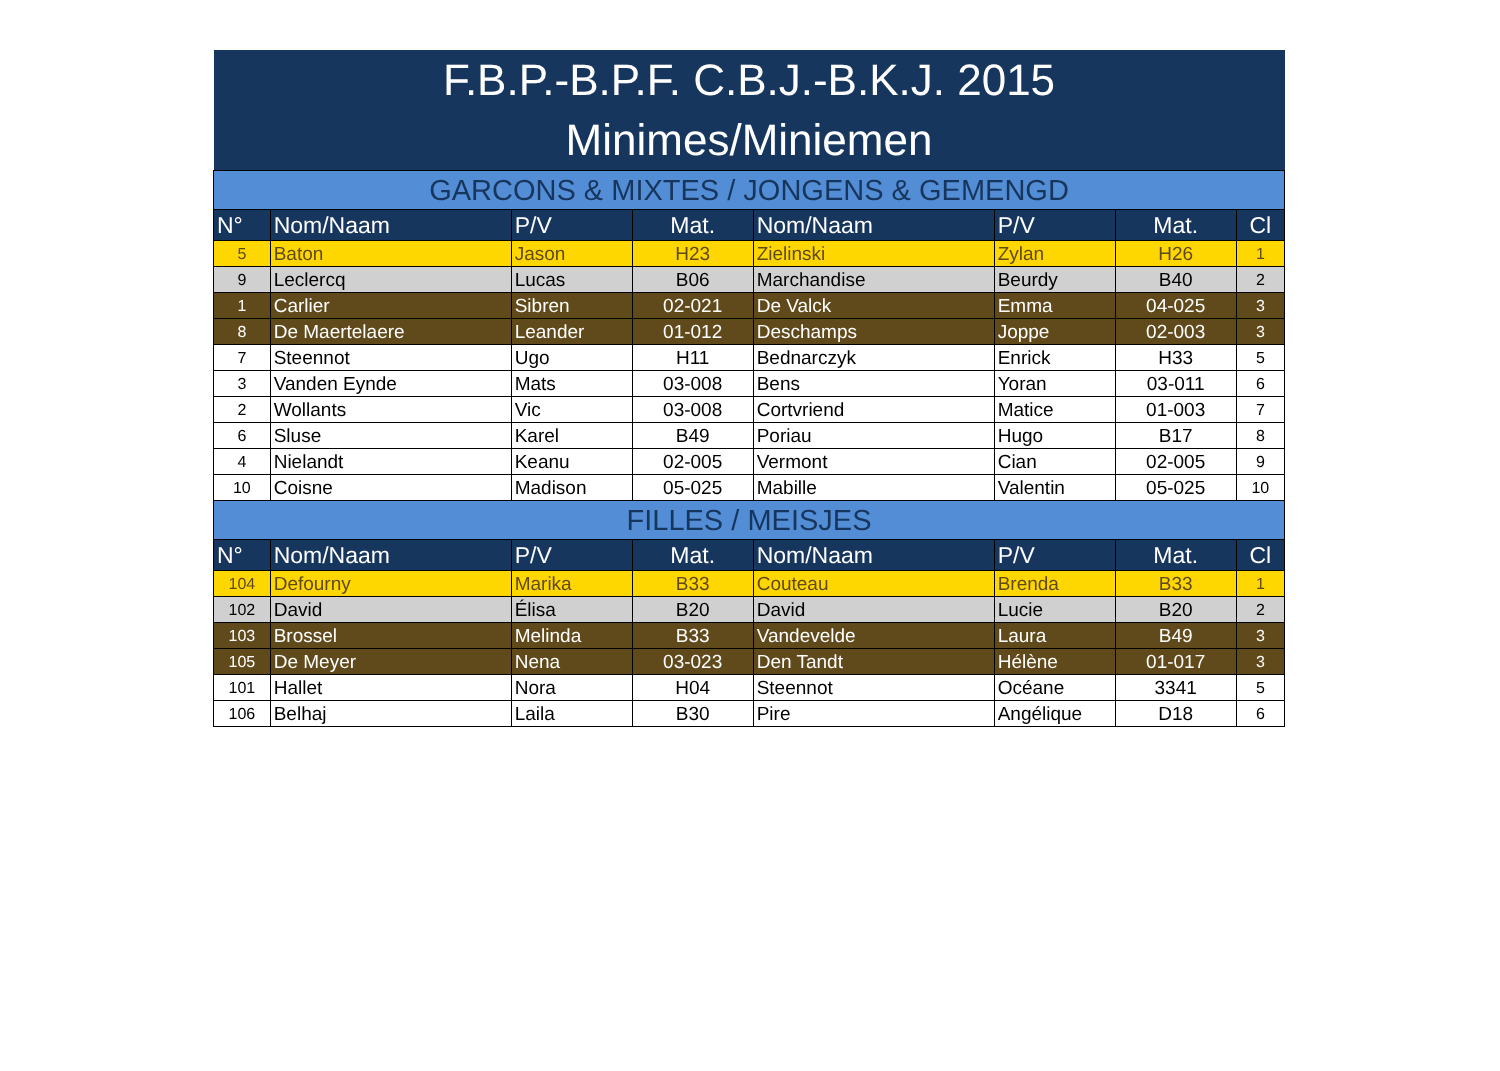| F.B.P.-B.P.F. C.B.J.-B.K.J. 2015 | | | | | | | |
| --- | --- | --- | --- | --- | --- | --- | --- |
| Minimes/Miniemen | | | | | | | |
| GARCONS & MIXTES / JONGENS & GEMENGD | | | | | | | |
| N° | Nom/Naam | P/V | Mat. | Nom/Naam | P/V | Mat. | Cl |
| 5 | Baton | Jason | H23 | Zielinski | Zylan | H26 | 1 |
| 9 | Leclercq | Lucas | B06 | Marchandise | Beurdy | B40 | 2 |
| 1 | Carlier | Sibren | 02-021 | De Valck | Emma | 04-025 | 3 |
| 8 | De Maertelaere | Leander | 01-012 | Deschamps | Joppe | 02-003 | 3 |
| 7 | Steennot | Ugo | H11 | Bednarczyk | Enrick | H33 | 5 |
| 3 | Vanden Eynde | Mats | 03-008 | Bens | Yoran | 03-011 | 6 |
| 2 | Wollants | Vic | 03-008 | Cortvriend | Matice | 01-003 | 7 |
| 6 | Sluse | Karel | B49 | Poriau | Hugo | B17 | 8 |
| 4 | Nielandt | Keanu | 02-005 | Vermont | Cian | 02-005 | 9 |
| 10 | Coisne | Madison | 05-025 | Mabille | Valentin | 05-025 | 10 |
| FILLES / MEISJES | | | | | | | |
| N° | Nom/Naam | P/V | Mat. | Nom/Naam | P/V | Mat. | Cl |
| 104 | Defourny | Marika | B33 | Couteau | Brenda | B33 | 1 |
| 102 | David | Élisa | B20 | David | Lucie | B20 | 2 |
| 103 | Brossel | Melinda | B33 | Vandevelde | Laura | B49 | 3 |
| 105 | De Meyer | Nena | 03-023 | Den Tandt | Hélène | 01-017 | 3 |
| 101 | Hallet | Nora | H04 | Steennot | Océane | 3341 | 5 |
| 106 | Belhaj | Laila | B30 | Pire | Angélique | D18 | 6 |